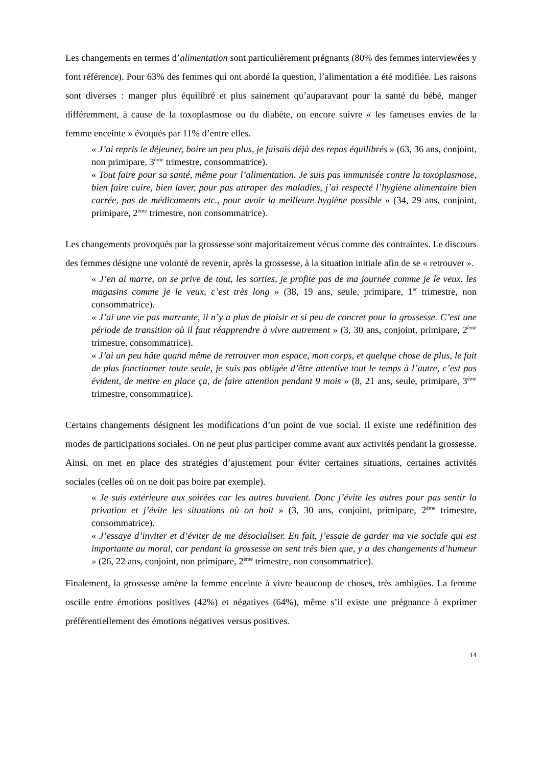Les changements en termes d’alimentation sont particulièrement prégnants (80% des femmes interviewées y font référence). Pour 63% des femmes qui ont abordé la question, l’alimentation a été modifiée. Les raisons sont diverses : manger plus équilibré et plus sainement qu’auparavant pour la santé du bébé, manger différemment, à cause de la toxoplasmose ou du diabète, ou encore suivre « les fameuses envies de la femme enceinte » évoqués par 11% d’entre elles.
« J’ai repris le déjeuner, boire un peu plus, je faisais déjà des repas équilibrés » (63, 36 ans, conjoint, non primipare, 3<sup>ème</sup> trimestre, consommatrice).
« Tout faire pour sa santé, même pour l’alimentation. Je suis pas immunisée contre la toxoplasmose, bien faire cuire, bien laver, pour pas attraper des maladies, j’ai respecté l’hygiène alimentaire bien carrée, pas de médicaments etc., pour avoir la meilleure hygiène possible » (34, 29 ans, conjoint, primipare, 2<sup>ème</sup> trimestre, non consommatrice).
Les changements provoqués par la grossesse sont majoritairement vécus comme des contraintes. Le discours des femmes désigne une volonté de revenir, après la grossesse, à la situation initiale afin de se « retrouver ».
« J’en ai marre, on se prive de tout, les sorties, je profite pas de ma journée comme je le veux, les magasins comme je le veux, c’est très long » (38, 19 ans, seule, primipare, 1<sup>er</sup> trimestre, non consommatrice).
« J’ai une vie pas marrante, il n’y a plus de plaisir et si peu de concret pour la grossesse. C’est une période de transition où il faut réapprendre à vivre autrement » (3, 30 ans, conjoint, primipare, 2<sup>ème</sup> trimestre, consommatrice).
« J’ai un peu hâte quand même de retrouver mon espace, mon corps, et quelque chose de plus, le fait de plus fonctionner toute seule, je suis pas obligée d’être attentive tout le temps à l’autre, c’est pas évident, de mettre en place ça, de faire attention pendant 9 mois » (8, 21 ans, seule, primipare, 3<sup>ème</sup> trimestre, consommatrice).
Certains changements désignent les modifications d’un point de vue social. Il existe une redéfinition des modes de participations sociales. On ne peut plus participer comme avant aux activités pendant la grossesse. Ainsi, on met en place des stratégies d’ajustement pour éviter certaines situations, certaines activités sociales (celles où on ne doit pas boire par exemple).
« Je suis extérieure aux soirées car les autres buvaient. Donc j’évite les autres pour pas sentir la privation et j’évite les situations où on boit » (3, 30 ans, conjoint, primipare, 2<sup>ème</sup> trimestre, consommatrice).
« J’essaye d’inviter et d’éviter de me désocialiser. En fait, j’essaie de garder ma vie sociale qui est importante au moral, car pendant la grossesse on sent très bien que, y a des changements d’humeur » (26, 22 ans, conjoint, non primipare, 2<sup>ème</sup> trimestre, non consommatrice).
Finalement, la grossesse amène la femme enceinte à vivre beaucoup de choses, très ambigües. La femme oscille entre émotions positives (42%) et négatives (64%), même s’il existe une prégnance à exprimer préférentiellement des émotions négatives versus positives.
14